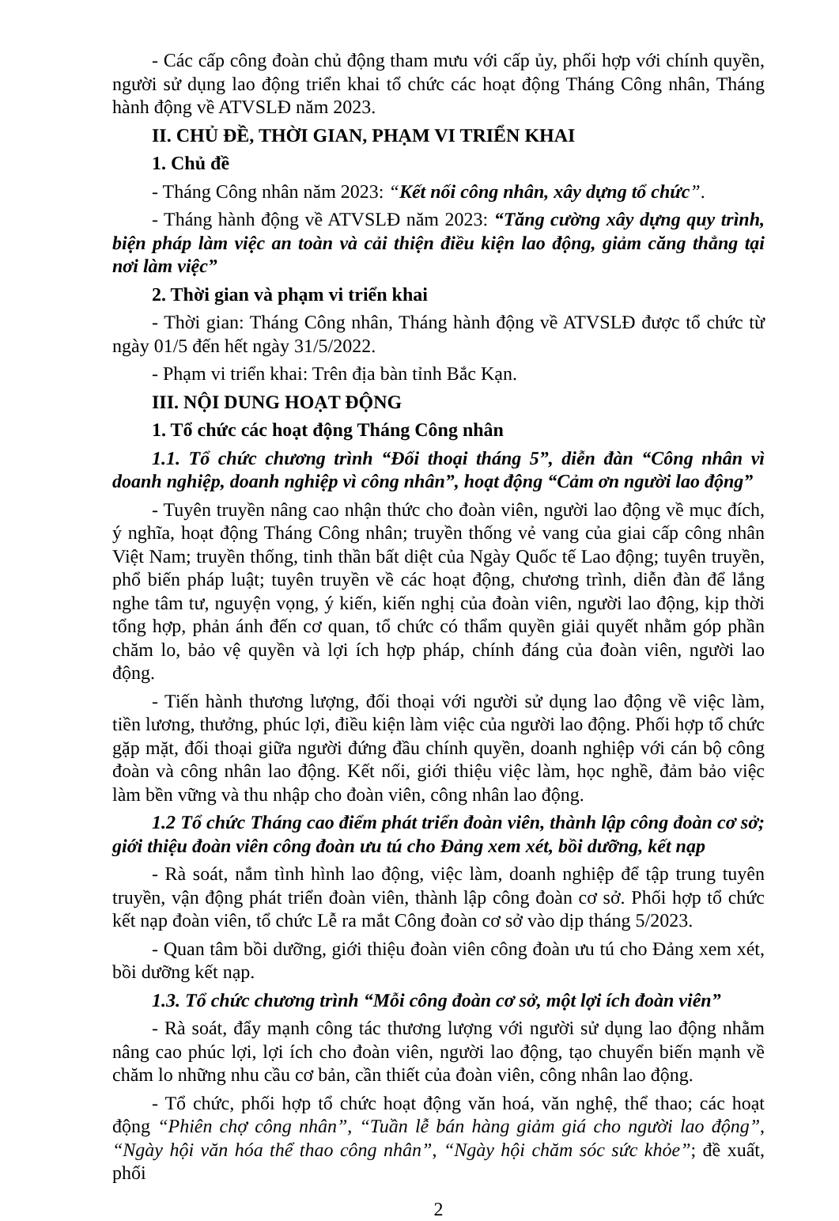- Các cấp công đoàn chủ động tham mưu với cấp ủy, phối hợp với chính quyền, người sử dụng lao động triển khai tổ chức các hoạt động Tháng Công nhân, Tháng hành động về ATVSLĐ năm 2023.
II. CHỦ ĐỀ, THỜI GIAN, PHẠM VI TRIỂN KHAI
1. Chủ đề
- Tháng Công nhân năm 2023: “Kết nối công nhân, xây dựng tổ chức”.
- Tháng hành động về ATVSLĐ năm 2023: “Tăng cường xây dựng quy trình, biện pháp làm việc an toàn và cải thiện điều kiện lao động, giảm căng thẳng tại nơi làm việc”
2. Thời gian và phạm vi triển khai
- Thời gian: Tháng Công nhân, Tháng hành động về ATVSLĐ được tổ chức từ ngày 01/5 đến hết ngày 31/5/2022.
- Phạm vi triển khai: Trên địa bàn tỉnh Bắc Kạn.
III. NỘI DUNG HOẠT ĐỘNG
1. Tổ chức các hoạt động Tháng Công nhân
1.1. Tổ chức chương trình “Đối thoại tháng 5”, diễn đàn “Công nhân vì doanh nghiệp, doanh nghiệp vì công nhân”, hoạt động “Cảm ơn người lao động”
- Tuyên truyền nâng cao nhận thức cho đoàn viên, người lao động về mục đích, ý nghĩa, hoạt động Tháng Công nhân; truyền thống vẻ vang của giai cấp công nhân Việt Nam; truyền thống, tinh thần bất diệt của Ngày Quốc tế Lao động; tuyên truyền, phổ biến pháp luật; tuyên truyền về các hoạt động, chương trình, diễn đàn để lắng nghe tâm tư, nguyện vọng, ý kiến, kiến nghị của đoàn viên, người lao động, kịp thời tổng hợp, phản ánh đến cơ quan, tổ chức có thẩm quyền giải quyết nhằm góp phần chăm lo, bảo vệ quyền và lợi ích hợp pháp, chính đáng của đoàn viên, người lao động.
- Tiến hành thương lượng, đối thoại với người sử dụng lao động về việc làm, tiền lương, thưởng, phúc lợi, điều kiện làm việc của người lao động. Phối hợp tổ chức gặp mặt, đối thoại giữa người đứng đầu chính quyền, doanh nghiệp với cán bộ công đoàn và công nhân lao động. Kết nối, giới thiệu việc làm, học nghề, đảm bảo việc làm bền vững và thu nhập cho đoàn viên, công nhân lao động.
1.2 Tổ chức Tháng cao điểm phát triển đoàn viên, thành lập công đoàn cơ sở; giới thiệu đoàn viên công đoàn ưu tú cho Đảng xem xét, bồi dưỡng, kết nạp
- Rà soát, nắm tình hình lao động, việc làm, doanh nghiệp để tập trung tuyên truyền, vận động phát triển đoàn viên, thành lập công đoàn cơ sở. Phối hợp tổ chức kết nạp đoàn viên, tổ chức Lễ ra mắt Công đoàn cơ sở vào dịp tháng 5/2023.
- Quan tâm bồi dưỡng, giới thiệu đoàn viên công đoàn ưu tú cho Đảng xem xét, bồi dưỡng kết nạp.
1.3. Tổ chức chương trình “Mỗi công đoàn cơ sở, một lợi ích đoàn viên”
- Rà soát, đẩy mạnh công tác thương lượng với người sử dụng lao động nhằm nâng cao phúc lợi, lợi ích cho đoàn viên, người lao động, tạo chuyển biến mạnh về chăm lo những nhu cầu cơ bản, cần thiết của đoàn viên, công nhân lao động.
- Tổ chức, phối hợp tổ chức hoạt động văn hoá, văn nghệ, thể thao; các hoạt động “Phiên chợ công nhân”, “Tuần lễ bán hàng giảm giá cho người lao động”, “Ngày hội văn hóa thể thao công nhân”, “Ngày hội chăm sóc sức khỏe”; đề xuất, phối
2